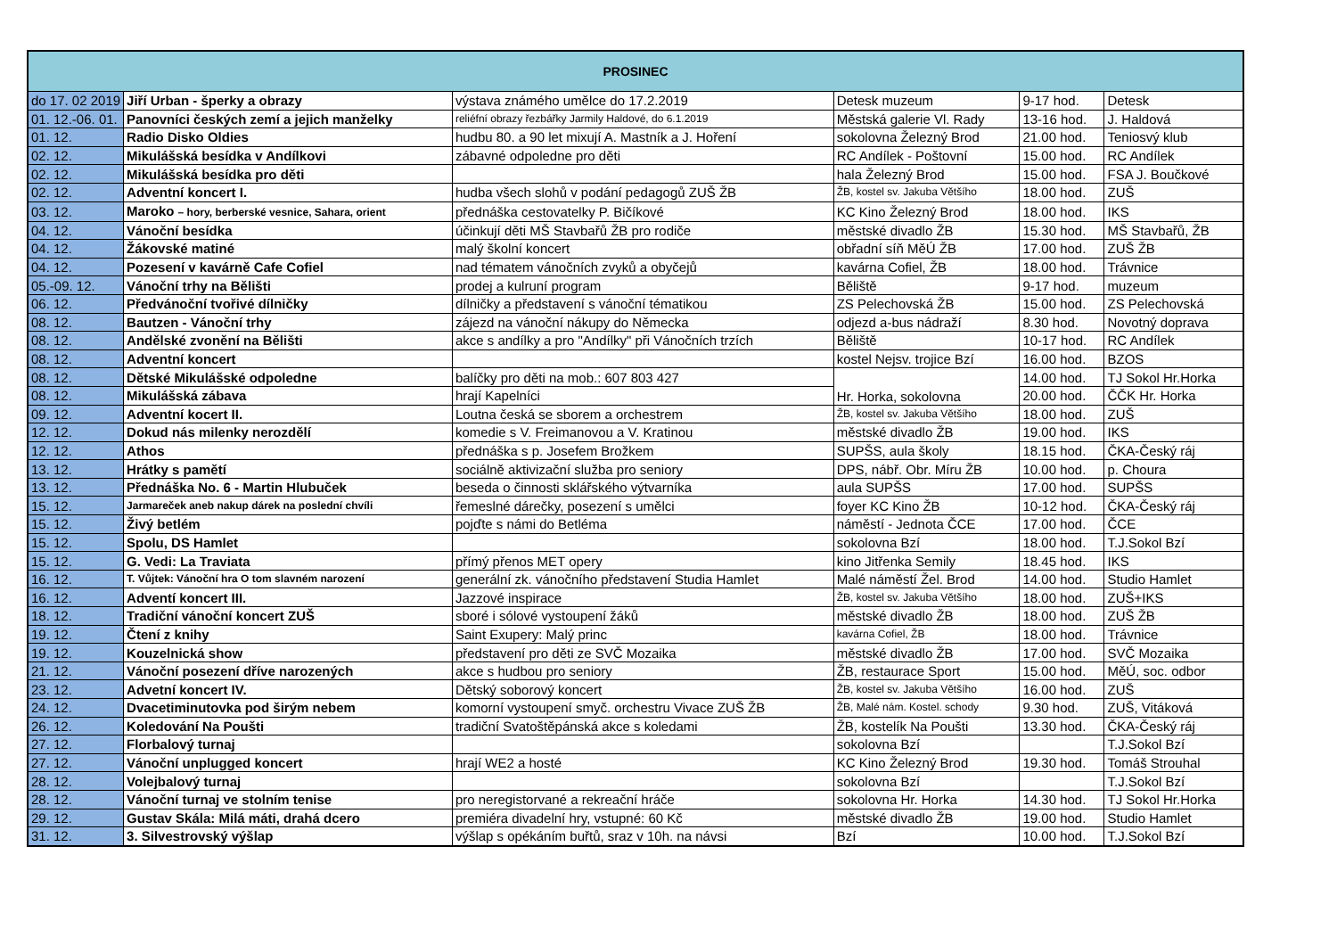| PROSINEC | | | | | |
| --- | --- | --- | --- | --- | --- |
| do 17. 02 2019 | Jiří Urban - šperky a obrazy | výstava známého umělce do 17.2.2019 | Detesk muzeum | 9-17 hod. | Detesk |
| 01. 12.-06. 01. | Panovníci českých zemí a jejich manželky | reliéfní obrazy řezbářky Jarmily Haldové, do 6.1.2019 | Městská galerie Vl. Rady | 13-16 hod. | J. Haldová |
| 01. 12. | Radio Disko Oldies | hudbu 80. a 90 let mixují A. Mastník a J. Hoření | sokolovna Železný Brod | 21.00 hod. | Teniosvý klub |
| 02. 12. | Mikulášská besídka v Andílkovi | zábavné odpoledne pro děti | RC Andílek - Poštovní | 15.00 hod. | RC Andílek |
| 02. 12. | Mikulášská besídka pro děti | | hala Železný Brod | 15.00 hod. | FSA J. Boučkové |
| 02. 12. | Adventní koncert I. | hudba všech slohů v podání pedagogů ZUŠ ŽB | ŽB, kostel sv. Jakuba Většího | 18.00 hod. | ZUŠ |
| 03. 12. | Maroko – hory, berberské vesnice, Sahara, orient | přednáška cestovatelky P. Bičíkové | KC Kino Železný Brod | 18.00 hod. | IKS |
| 04. 12. | Vánoční besídka | účinkují děti MŠ Stavbařů ŽB pro rodiče | městské divadlo ŽB | 15.30 hod. | MŠ Stavbařů, ŽB |
| 04. 12. | Žákovské matiné | malý školní koncert | obřadní síň MěÚ ŽB | 17.00 hod. | ZUŠ ŽB |
| 04. 12. | Pozesení v kavárně Cafe Cofiel | nad tématem vánočních zvyků a obyčejů | kavárna Cofiel, ŽB | 18.00 hod. | Trávnice |
| 05.-09. 12. | Vánoční trhy na Bělišti | prodej a kulruní program | Běliště | 9-17 hod. | muzeum |
| 06. 12. | Předvánoční tvořivé dílničky | dílničky a představení s vánoční tématikou | ZS Pelechovská ŽB | 15.00 hod. | ZS Pelechovská |
| 08. 12. | Bautzen - Vánoční trhy | zájezd na vánoční nákupy do Německa | odjezd a-bus nádraží | 8.30 hod. | Novotný doprava |
| 08. 12. | Andělské zvonění na Bělišti | akce s andílky a pro "Andílky" při Vánočních trzích | Běliště | 10-17 hod. | RC Andílek |
| 08. 12. | Adventní koncert | | kostel Nejsv. trojice Bzí | 16.00 hod. | BZOS |
| 08. 12. | Dětské Mikulášské odpoledne | balíčky pro děti na mob.: 607 803 427 | Hr. Horka, sokolovna | 14.00 hod. | TJ Sokol Hr.Horka |
| 08. 12. | Mikulášská zábava | hrají Kapelníci | | 20.00 hod. | ČČK Hr. Horka |
| 09. 12. | Adventní kocert II. | Loutna česká se sborem a orchestrem | ŽB, kostel sv. Jakuba Většího | 18.00 hod. | ZUŠ |
| 12. 12. | Dokud nás milenky nerozdělí | komedie s V. Freimanovou a V. Kratinou | městské divadlo ŽB | 19.00 hod. | IKS |
| 12. 12. | Athos | přednáška s p. Josefem Brožkem | SUPŠS, aula školy | 18.15 hod. | ČKA-Český ráj |
| 13. 12. | Hrátky s pamětí | sociálně aktivizační služba pro seniory | DPS, nábř. Obr. Míru ŽB | 10.00 hod. | p. Choura |
| 13. 12. | Přednáška No. 6 - Martin Hlubuček | beseda o činnosti sklářského výtvarníka | aula SUPŠS | 17.00 hod. | SUPŠS |
| 15. 12. | Jarmareček aneb nakup dárek na poslední chvíli | řemeslné dárečky, posezení s umělci | foyer KC Kino ŽB | 10-12 hod. | ČKA-Český ráj |
| 15. 12. | Živý betlém | pojďte s námi do Betléma | náměstí - Jednota ČCE | 17.00 hod. | ČCE |
| 15. 12. | Spolu, DS Hamlet | | sokolovna Bzí | 18.00 hod. | T.J.Sokol Bzí |
| 15. 12. | G. Vedi: La Traviata | přímý přenos MET opery | kino Jitřenka Semily | 18.45 hod. | IKS |
| 16. 12. | T. Vůjtek: Vánoční hra O tom slavném narození | generální zk. vánočního představení Studia Hamlet | Malé náměstí Žel. Brod | 14.00 hod. | Studio Hamlet |
| 16. 12. | Adventí koncert III. | Jazzové inspirace | ŽB, kostel sv. Jakuba Většího | 18.00 hod. | ZUŠ+IKS |
| 18. 12. | Tradiční vánoční koncert ZUŠ | sboré i sólové vystoupení žáků | městské divadlo ŽB | 18.00 hod. | ZUŠ ŽB |
| 19. 12. | Čtení z knihy | Saint Exupery: Malý princ | kavárna Cofiel, ŽB | 18.00 hod. | Trávnice |
| 19. 12. | Kouzelnická show | představení pro děti ze SVČ Mozaika | městské divadlo ŽB | 17.00 hod. | SVČ Mozaika |
| 21. 12. | Vánoční posezení dříve narozených | akce s hudbou pro seniory | ŽB, restaurace Sport | 15.00 hod. | MěÚ, soc. odbor |
| 23. 12. | Advetní koncert IV. | Dětský soborový koncert | ŽB, kostel sv. Jakuba Většího | 16.00 hod. | ZUŠ |
| 24. 12. | Dvacetiminutovka pod širým nebem | komorní vystoupení smyč. orchestru Vivace ZUŠ ŽB | ŽB, Malé nám. Kostel. schody | 9.30 hod. | ZUŠ, Vitáková |
| 26. 12. | Koledování Na Poušti | tradiční Svatoštěpánská akce s koledami | ŽB, kostelík Na Poušti | 13.30 hod. | ČKA-Český ráj |
| 27. 12. | Florbalový turnaj | | sokolovna Bzí | | T.J.Sokol Bzí |
| 27. 12. | Vánoční unplugged koncert | hrají WE2 a hosté | KC Kino Železný Brod | 19.30 hod. | Tomáš Strouhal |
| 28. 12. | Volejbalový turnaj | | sokolovna Bzí | | T.J.Sokol Bzí |
| 28. 12. | Vánoční turnaj ve stolním tenise | pro neregistorvané a rekreační hráče | sokolovna Hr. Horka | 14.30 hod. | TJ Sokol Hr.Horka |
| 29. 12. | Gustav Skála: Milá máti, drahá dcero | premiéra divadelní hry, vstupné: 60 Kč | městské divadlo ŽB | 19.00 hod. | Studio Hamlet |
| 31. 12. | 3. Silvestrovský výšlap | výšlap s opékáním buřtů, sraz v 10h. na návsi | Bzí | 10.00 hod. | T.J.Sokol Bzí |